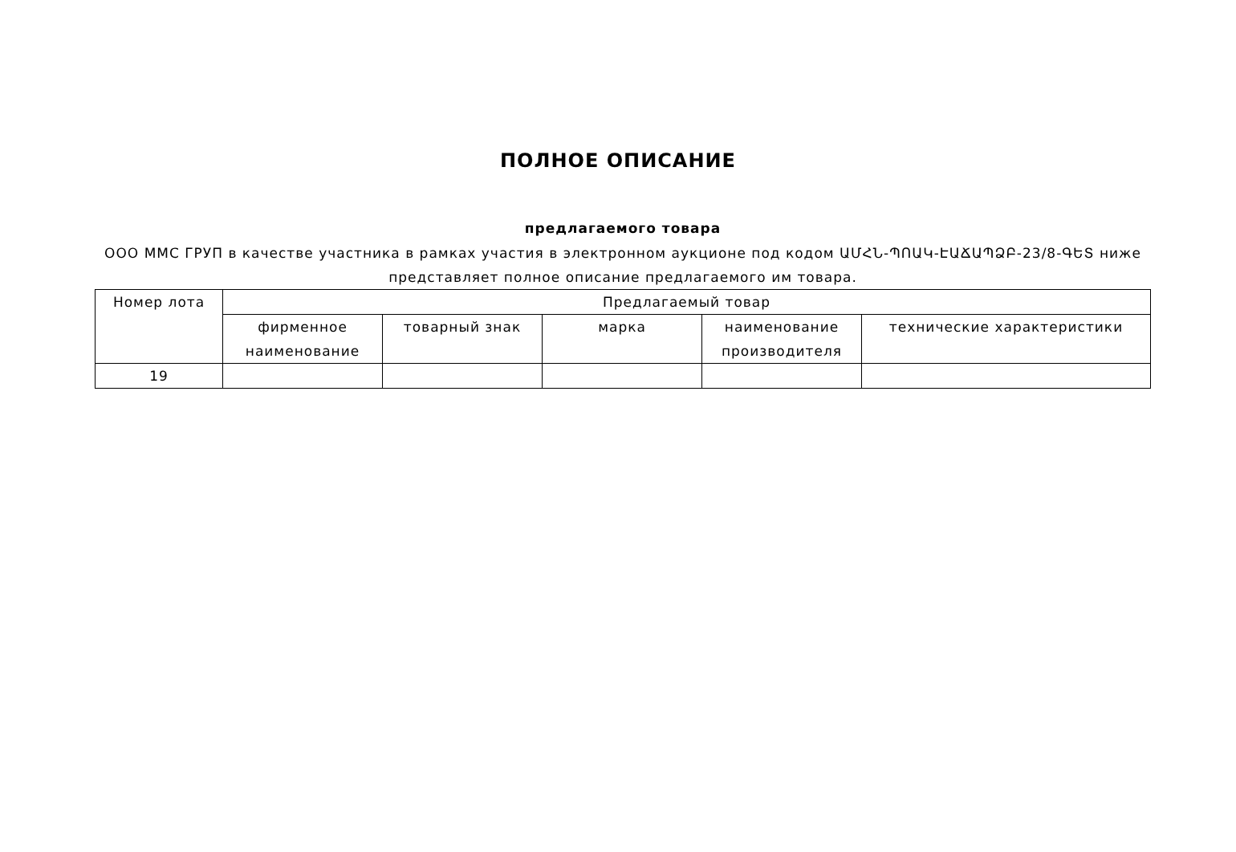ПОЛНОЕ ОПИСАНИЕ
предлагаемого товара
ООО ММС ГРУП в качестве участника в рамках участия в электронном аукционе под кодом ԱՄՀՆ-ՊՈԱԿ-ԷԱՃԱՊՁԲ-23/8-ԳԵՏ ниже представляет полное описание предлагаемого им товара.
| Номер лота | Предлагаемый товар | | | | |
| --- | --- | --- | --- | --- | --- |
| | фирменное наименование | товарный знак | марка | наименование производителя | технические характеристики |
| 19 | | | | | |